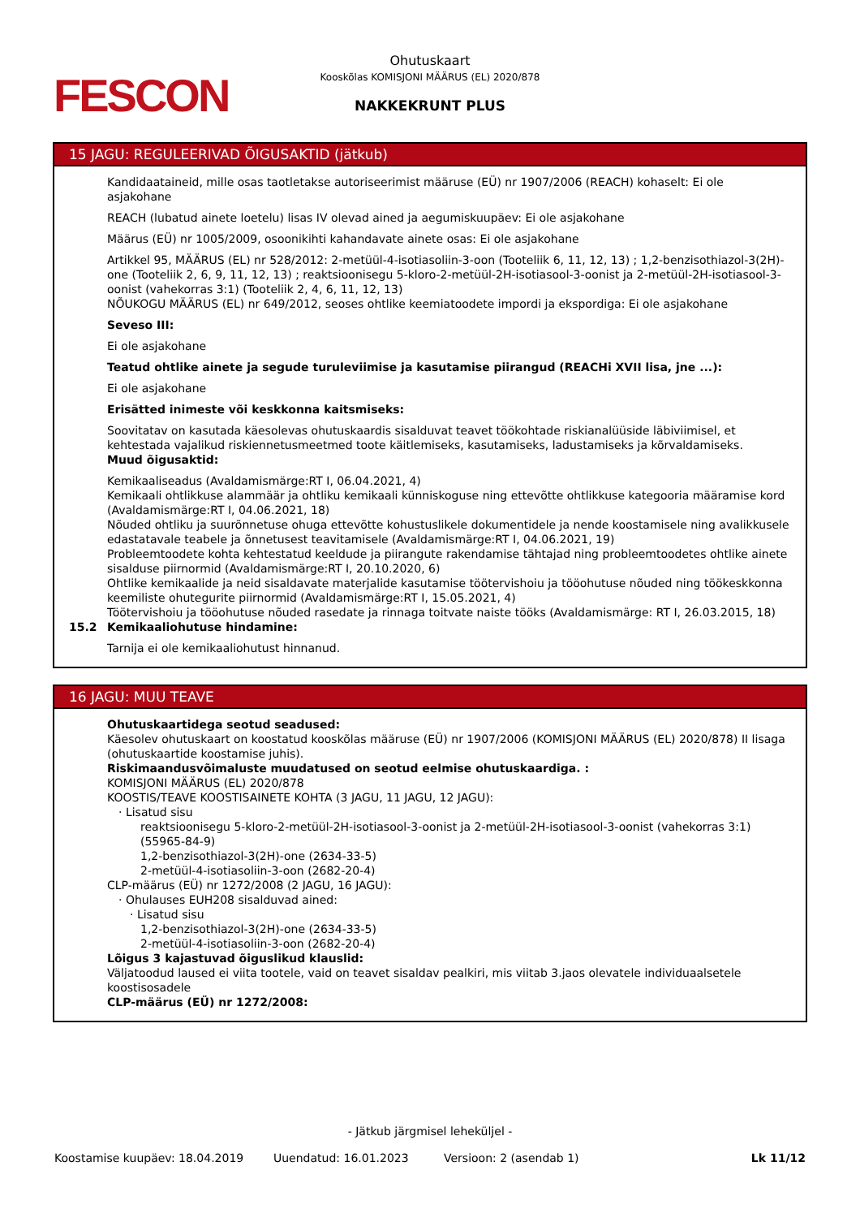FESCON
Ohutuskaart
Kooskõlas KOMISJONI MÄÄRUS (EL) 2020/878
NAKKEKRUNT PLUS
15 JAGU: REGULEERIVAD ÕIGUSAKTID (jätkub)
Kandidaataineid, mille osas taotletakse autoriseerimist määruse (EÜ) nr 1907/2006 (REACH) kohaselt: Ei ole asjakohane
REACH (lubatud ainete loetelu) lisas IV olevad ained ja aegumiskuupäev: Ei ole asjakohane
Määrus (EÜ) nr 1005/2009, osoonikihti kahandavate ainete osas: Ei ole asjakohane
Artikkel 95, MÄÄRUS (EL) nr 528/2012: 2-metüül-4-isotiasoliin-3-oon (Tooteliik 6, 11, 12, 13) ; 1,2-benzisothiazol-3(2H)-one (Tooteliik 2, 6, 9, 11, 12, 13) ; reaktsioonisegu 5-kloro-2-metüül-2H-isotiasool-3-oonist ja 2-metüül-2H-isotiasool-3-oonist (vahekorras 3:1) (Tooteliik 2, 4, 6, 11, 12, 13)
NÕUKOGU MÄÄRUS (EL) nr 649/2012, seoses ohtlike keemiatoodete impordi ja ekspordiga: Ei ole asjakohane
Seveso III:
Ei ole asjakohane
Teatud ohtlike ainete ja segude turuleviimise ja kasutamise piirangud (REACHi XVII lisa, jne ...):
Ei ole asjakohane
Erisätted inimeste või keskkonna kaitsmiseks:
Soovitatav on kasutada käesolevas ohutuskaardis sisalduvat teavet töökohtade riskianalüüside läbiviimisel, et kehtestada vajalikud riskiennetusmeetmed toote käitlemiseks, kasutamiseks, ladustamiseks ja kõrvaldamiseks.
Muud õigusaktid:
Kemikaaliseadus (Avaldamismärge:RT I, 06.04.2021, 4)
Kemikaali ohtlikkuse alammäär ja ohtliku kemikaali künniskoguse ning ettevõtte ohtlikkuse kategooria määramise kord (Avaldamismärge:RT I, 04.06.2021, 18)
Nõuded ohtliku ja suurõnnetuse ohuga ettevõtte kohustuslikele dokumentidele ja nende koostamisele ning avalikkusele edastatavale teabele ja õnnetusest teavitamisele (Avaldamismärge:RT I, 04.06.2021, 19)
Probleemtoodete kohta kehtestatud keeldude ja piirangute rakendamise tähtajad ning probleemtoodetes ohtlike ainete sisalduse piirnormid (Avaldamismärge:RT I, 20.10.2020, 6)
Ohtlike kemikaalide ja neid sisaldavate materjalide kasutamise töötervishoiu ja tööohutuse nõuded ning töökeskkonna keemiliste ohutegurite piirnormid (Avaldamismärge:RT I, 15.05.2021, 4)
Töötervishoiu ja tööohutuse nõuded rasedate ja rinnaga toitvate naiste tööks (Avaldamismärge: RT I, 26.03.2015, 18)
15.2 Kemikaaliohutuse hindamine:
Tarnija ei ole kemikaaliohutust hinnanud.
16 JAGU: MUU TEAVE
Ohutuskaartidega seotud seadused:
Käesolev ohutuskaart on koostatud kooskõlas määruse (EÜ) nr 1907/2006 (KOMISJONI MÄÄRUS (EL) 2020/878) II lisaga (ohutuskaartide koostamise juhis).
Riskimaandusvõimaluste muudatused on seotud eelmise ohutuskaardiga. :
KOMISJONI MÄÄRUS (EL) 2020/878
KOOSTIS/TEAVE KOOSTISAINETE KOHTA (3 JAGU, 11 JAGU, 12 JAGU):
· Lisatud sisu
reaktsioonisegu 5-kloro-2-metüül-2H-isotiasool-3-oonist ja 2-metüül-2H-isotiasool-3-oonist (vahekorras 3:1) (55965-84-9)
1,2-benzisothiazol-3(2H)-one (2634-33-5)
2-metüül-4-isotiasoliin-3-oon (2682-20-4)
CLP-määrus (EÜ) nr 1272/2008 (2 JAGU, 16 JAGU):
· Ohulauses EUH208 sisalduvad ained:
· Lisatud sisu
1,2-benzisothiazol-3(2H)-one (2634-33-5)
2-metüül-4-isotiasoliin-3-oon (2682-20-4)
Lõigus 3 kajastuvad õiguslikud klauslid:
Väljatoodud laused ei viita tootele, vaid on teavet sisaldav pealkiri, mis viitab 3.jaos olevatele individuaalsetele koostisosadele
CLP-määrus (EÜ) nr 1272/2008:
- Jätkub järgmisel leheküljel -
Koostamise kuupäev: 18.04.2019 Uuendatud: 16.01.2023 Versioon: 2 (asendab 1) Lk 11/12